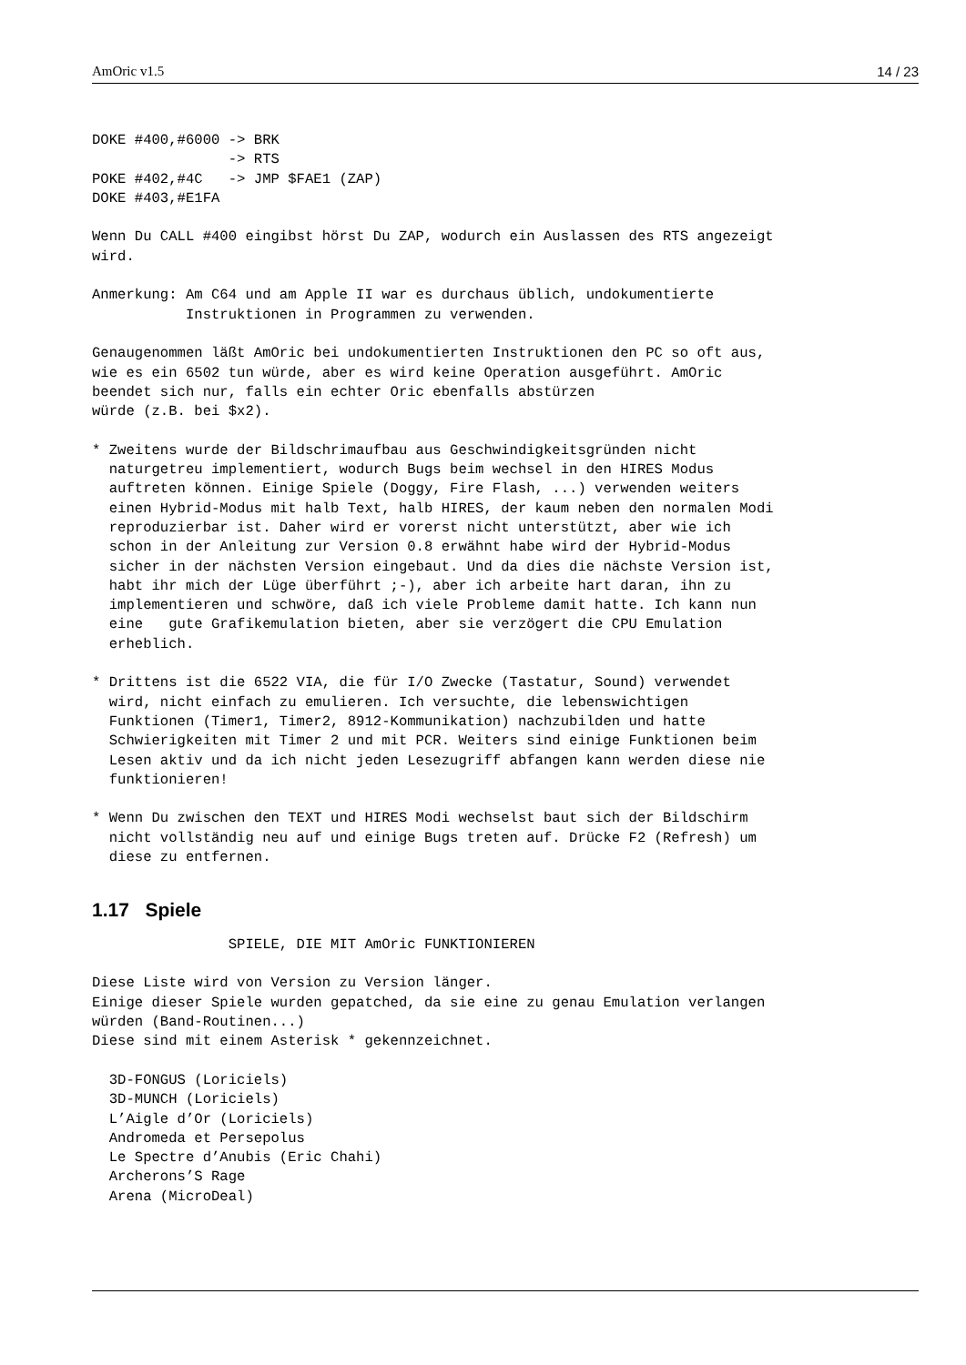AmOric v1.5 14 / 23
DOKE #400,#6000 -> BRK
                -> RTS
POKE #402,#4C   -> JMP $FAE1 (ZAP)
DOKE #403,#E1FA

Wenn Du CALL #400 eingibst hörst Du ZAP, wodurch ein Auslassen des RTS angezeigt
wird.

Anmerkung: Am C64 und am Apple II war es durchaus üblich, undokumentierte
           Instruktionen in Programmen zu verwenden.

Genaugenommen läßt AmOric bei undokumentierten Instruktionen den PC so oft aus,
wie es ein 6502 tun würde, aber es wird keine Operation ausgeführt. AmOric
beendet sich nur, falls ein echter Oric ebenfalls abstürzen
würde (z.B. bei $x2).

* Zweitens wurde der Bildschrimaufbau aus Geschwindigkeitsgründen nicht
  naturgetreu implementiert, wodurch Bugs beim wechsel in den HIRES Modus
  auftreten können. Einige Spiele (Doggy, Fire Flash, ...) verwenden weiters
  einen Hybrid-Modus mit halb Text, halb HIRES, der kaum neben den normalen Modi
  reproduzierbar ist. Daher wird er vorerst nicht unterstützt, aber wie ich
  schon in der Anleitung zur Version 0.8 erwähnt habe wird der Hybrid-Modus
  sicher in der nächsten Version eingebaut. Und da dies die nächste Version ist,
  habt ihr mich der Lüge überführt ;-), aber ich arbeite hart daran, ihn zu
  implementieren und schwöre, daß ich viele Probleme damit hatte. Ich kann nun
  eine   gute Grafikemulation bieten, aber sie verzögert die CPU Emulation
  erheblich.

* Drittens ist die 6522 VIA, die für I/O Zwecke (Tastatur, Sound) verwendet
  wird, nicht einfach zu emulieren. Ich versuchte, die lebenswichtigen
  Funktionen (Timer1, Timer2, 8912-Kommunikation) nachzubilden und hatte
  Schwierigkeiten mit Timer 2 und mit PCR. Weiters sind einige Funktionen beim
  Lesen aktiv und da ich nicht jeden Lesezugriff abfangen kann werden diese nie
  funktionieren!

* Wenn Du zwischen den TEXT und HIRES Modi wechselst baut sich der Bildschirm
  nicht vollständig neu auf und einige Bugs treten auf. Drücke F2 (Refresh) um
  diese zu entfernen.

1.17   Spiele                SPIELE, DIE MIT AmOric FUNKTIONIEREN

Diese Liste wird von Version zu Version länger.
Einige dieser Spiele wurden gepatched, da sie eine zu genau Emulation verlangen
würden (Band-Routinen...)
Diese sind mit einem Asterisk * gekennzeichnet.

  3D-FONGUS (Loriciels)
  3D-MUNCH (Loriciels)
  L’Aigle d’Or (Loriciels)
  Andromeda et Persepolus
  Le Spectre d’Anubis (Eric Chahi)
  Archerons’S Rage
  Arena (MicroDeal)